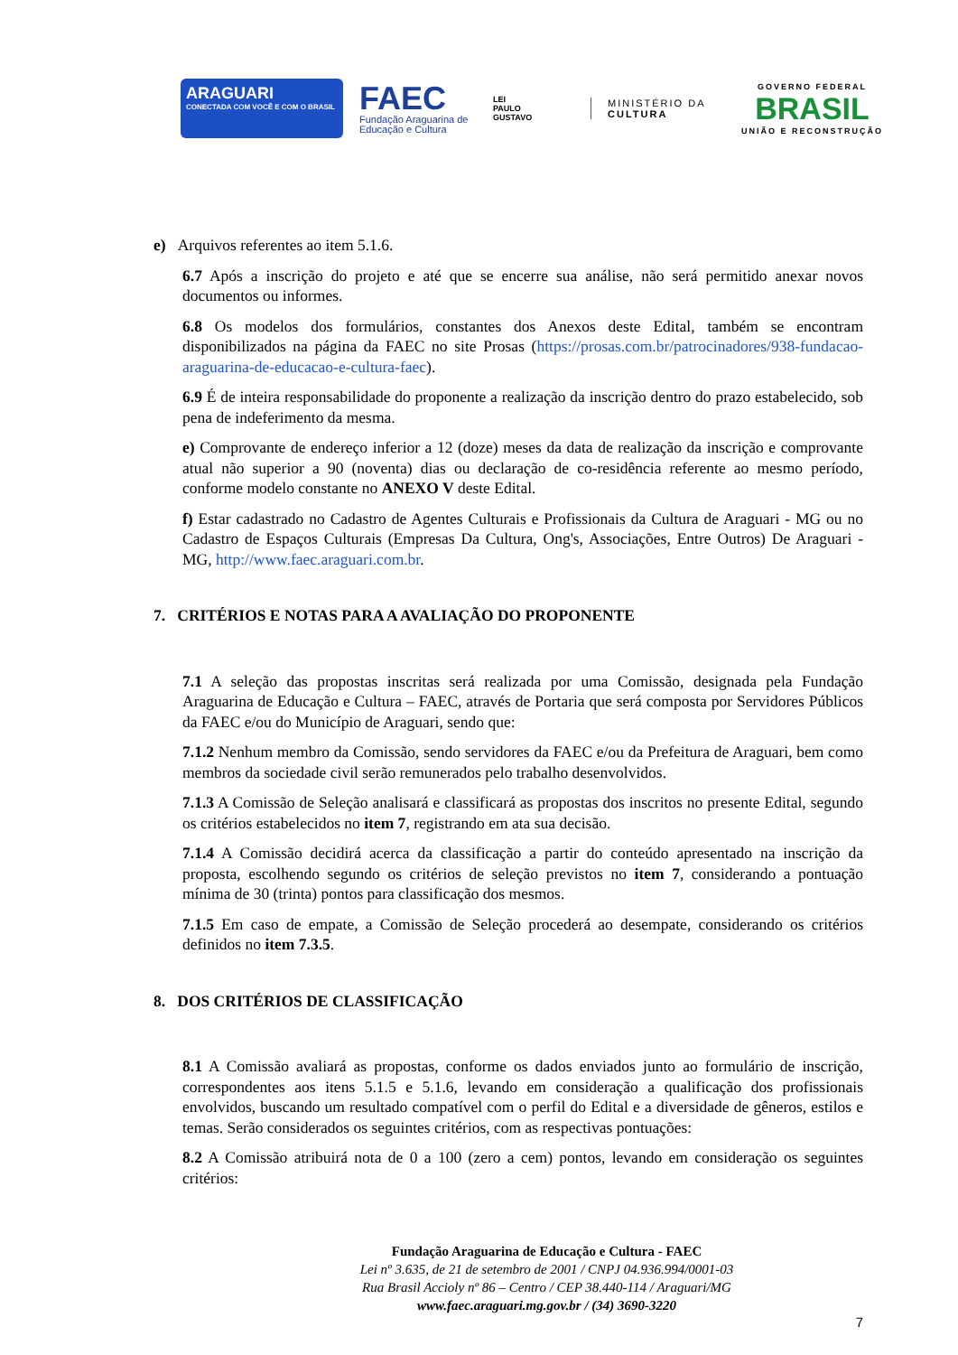ARAGUARI
CONECTADA COM VOCÊ E COM O BRASIL
FAEC
Fundação Araguarina de Educação e Cultura
LEI
PAULO
GUSTAVO
MINISTÉRIO DA
CULTURA
GOVERNO FEDERAL
BRASIL
UNIÃO E RECONSTRUÇÃO
e) Arquivos referentes ao item 5.1.6.
6.7 Após a inscrição do projeto e até que se encerre sua análise, não será permitido anexar novos documentos ou informes.
6.8 Os modelos dos formulários, constantes dos Anexos deste Edital, também se encontram disponibilizados na página da FAEC no site Prosas (https://prosas.com.br/patrocinadores/938-fundacao-araguarina-de-educacao-e-cultura-faec).
6.9 É de inteira responsabilidade do proponente a realização da inscrição dentro do prazo estabelecido, sob pena de indeferimento da mesma.
e) Comprovante de endereço inferior a 12 (doze) meses da data de realização da inscrição e comprovante atual não superior a 90 (noventa) dias ou declaração de co-residência referente ao mesmo período, conforme modelo constante no ANEXO V deste Edital.
f) Estar cadastrado no Cadastro de Agentes Culturais e Profissionais da Cultura de Araguari - MG ou no Cadastro de Espaços Culturais (Empresas Da Cultura, Ong's, Associações, Entre Outros) De Araguari - MG, http://www.faec.araguari.com.br.
7. CRITÉRIOS E NOTAS PARA A AVALIAÇÃO DO PROPONENTE
7.1 A seleção das propostas inscritas será realizada por uma Comissão, designada pela Fundação Araguarina de Educação e Cultura – FAEC, através de Portaria que será composta por Servidores Públicos da FAEC e/ou do Município de Araguari, sendo que:
7.1.2 Nenhum membro da Comissão, sendo servidores da FAEC e/ou da Prefeitura de Araguari, bem como membros da sociedade civil serão remunerados pelo trabalho desenvolvidos.
7.1.3 A Comissão de Seleção analisará e classificará as propostas dos inscritos no presente Edital, segundo os critérios estabelecidos no item 7, registrando em ata sua decisão.
7.1.4 A Comissão decidirá acerca da classificação a partir do conteúdo apresentado na inscrição da proposta, escolhendo segundo os critérios de seleção previstos no item 7, considerando a pontuação mínima de 30 (trinta) pontos para classificação dos mesmos.
7.1.5 Em caso de empate, a Comissão de Seleção procederá ao desempate, considerando os critérios definidos no item 7.3.5.
8. DOS CRITÉRIOS DE CLASSIFICAÇÃO
8.1 A Comissão avaliará as propostas, conforme os dados enviados junto ao formulário de inscrição, correspondentes aos itens 5.1.5 e 5.1.6, levando em consideração a qualificação dos profissionais envolvidos, buscando um resultado compatível com o perfil do Edital e a diversidade de gêneros, estilos e temas. Serão considerados os seguintes critérios, com as respectivas pontuações:
8.2 A Comissão atribuirá nota de 0 a 100 (zero a cem) pontos, levando em consideração os seguintes critérios:
Fundação Araguarina de Educação e Cultura - FAEC
Lei nº 3.635, de 21 de setembro de 2001 / CNPJ 04.936.994/0001-03
Rua Brasil Accioly nº 86 – Centro / CEP 38.440-114 / Araguari/MG
www.faec.araguari.mg.gov.br / (34) 3690-3220
7